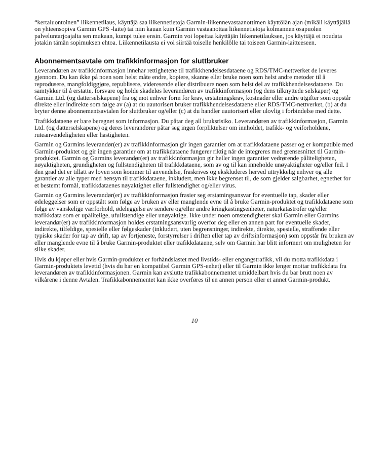“kertaluontoinen” liikennetilaus, käyttäjä saa liikennetietoja Garmin-liikennevastaanottimen käyttöiän ajan (mikäli käyttäjällä on yhteensopiva Garmin GPS -laite) tai niin kauan kuin Garmin vastaanottaa liikennetietoja kolmannen osapuolen palveluntarjoajalta sen mukaan, kumpi tulee ensin. Garmin voi lopettaa käyttäjän liikennetilauksen, jos käyttäjä ei noudata jotakin tämän sopimuksen ehtoa. Liikennetilausta ei voi siirtää toiselle henkilölle tai toiseen Garmin-laitteeseen.
Abonnementsavtale om trafikkinformasjon for sluttbruker
Leverandøren av trafikkinformasjon innehar rettighetene til trafikkhendelsesdataene og RDS/TMC-nettverket de leveres gjennom. Du kan ikke på noen som helst måte endre, kopiere, skanne eller bruke noen som helst andre metoder til å reprodusere, mangfoldiggjøre, republisere, videresende eller distribuere noen som helst del av trafikkhendelsesdataene. Du samtykker til å erstatte, forsvare og holde skadeløs leverandøren av trafikkinformasjon (og dens tilknyttede selskaper) og Garmin Ltd. (og datterselskapene) fra og mot enhver form for krav, erstatningskrav, kostnader eller andre utgifter som oppstår direkte eller indirekte som følge av (a) at du uautorisert bruker trafikkhendelsesdataene eller RDS/TMC-nettverket, (b) at du bryter denne abonnementsavtalen for sluttbruker og/eller (c) at du handler uautorisert eller ulovlig i forbindelse med dette.
Trafikkdataene er bare beregnet som informasjon. Du påtar deg all bruksrisiko. Leverandøren av trafikkinformasjon, Garmin Ltd. (og datterselskapene) og deres leverandører påtar seg ingen forpliktelser om innholdet, trafikk- og veiforholdene, ruteanvendeligheten eller hastigheten.
Garmin og Garmins leverandør(er) av trafikkinformasjon gir ingen garantier om at trafikkdataene passer og er kompatible med Garmin-produktet og gir ingen garantier om at trafikkdataene fungerer riktig når de integreres med grensesnittet til Garmin-produktet. Garmin og Garmins leverandør(er) av trafikkinformasjon gir heller ingen garantier vedrørende påliteligheten, nøyaktigheten, grundigheten og fullstendigheten til trafikkdataene, som av og til kan inneholde unøyaktigheter og/eller feil. I den grad det er tillatt av loven som kommer til anvendelse, fraskrives og ekskluderes herved uttrykkelig enhver og alle garantier av alle typer med hensyn til trafikkdataene, inkludert, men ikke begrenset til, de som gjelder salgbarhet, egnethet for et bestemt formål, trafikkdataenes nøyaktighet eller fullstendighet og/eller virus.
Garmin og Garmins leverandør(er) av trafikkinformasjon frasier seg erstatningsansvar for eventuelle tap, skader eller ødeleggelser som er oppstått som følge av bruken av eller manglende evne til å bruke Garmin-produktet og trafikkdataene som følge av vanskelige værforhold, ødeleggelse av sendere og/eller andre kringkastingsenheter, naturkatastrofer og/eller trafikkdata som er upålitelige, ufullstendige eller unøyaktige. Ikke under noen omstendigheter skal Garmin eller Garmins leverandør(er) av trafikkinformasjon holdes erstatningsansvarlig overfor deg eller en annen part for eventuelle skader, indirekte, tilfeldige, spesielle eller følgeskader (inkludert, uten begrensninger, indirekte, direkte, spesielle, straffende eller typiske skader for tap av drift, tap av fortjeneste, forstyrrelser i driften eller tap av driftsinformasjon) som oppstår fra bruken av eller manglende evne til å bruke Garmin-produktet eller trafikkdataene, selv om Garmin har blitt informert om muligheten for slike skader.
Hvis du kjøper eller hvis Garmin-produktet er forhåndslastet med livstids- eller engangstrafikk, vil du motta trafikkdata i Garmin-produktets levetid (hvis du har en kompatibel Garmin GPS-enhet) eller til Garmin ikke lenger mottar trafikkdata fra leverandøren av trafikkinformasjonen. Garmin kan avslutte trafikkabonnementet umiddelbart hvis du bar brutt noen av vilkårene i denne Avtalen. Trafikkabonnementet kan ikke overføres til en annen person eller et annet Garmin-produkt.
10